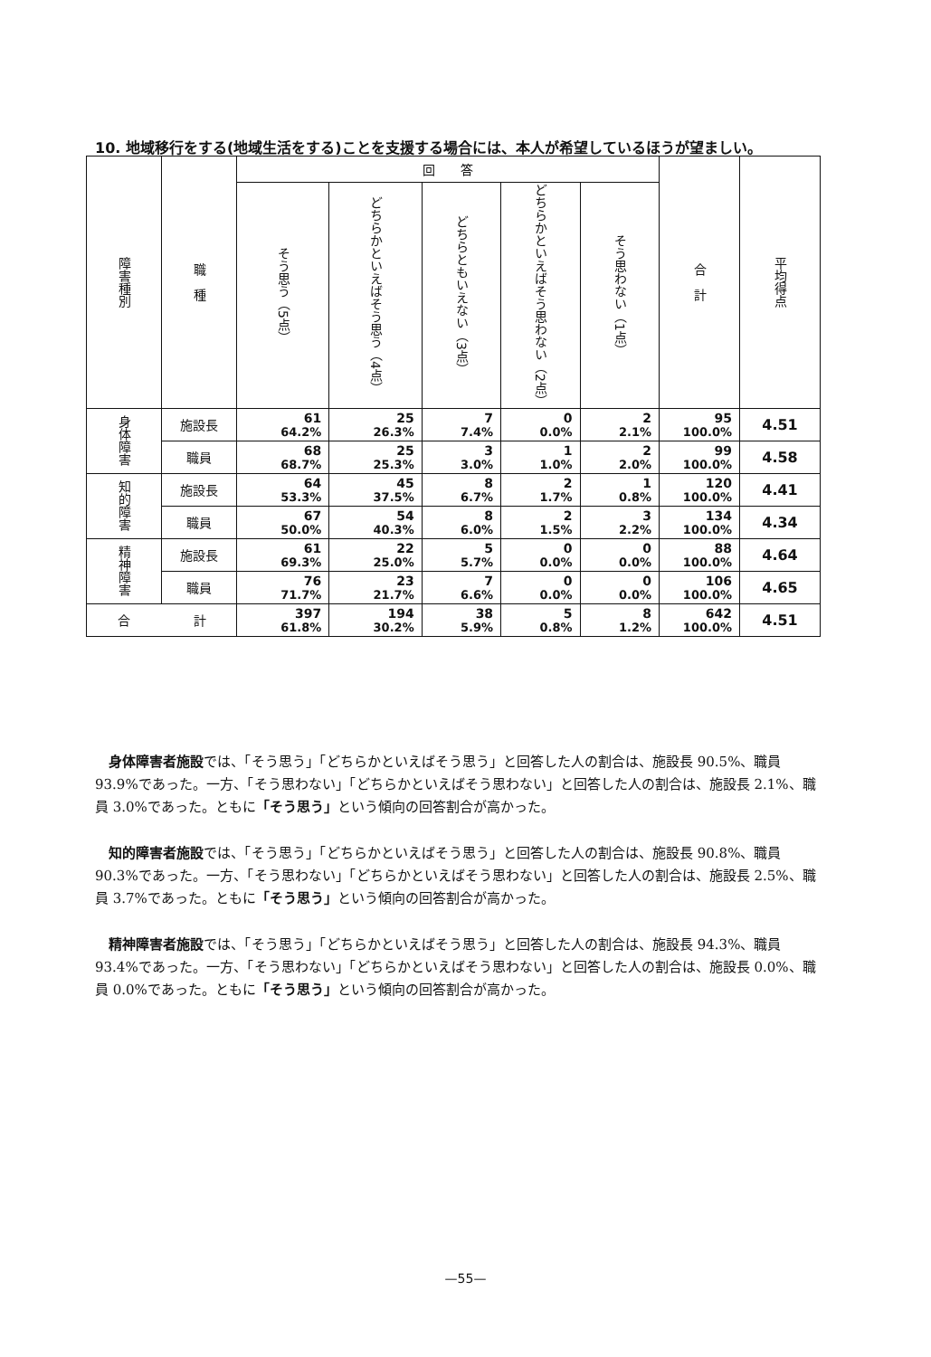10. 地域移行をする(地域生活をする)ことを支援する場合には、本人が希望しているほうが望ましい。
| 障害種別 | 職 種 | 回 答 | | | | | 合 計 | 平均得点 |
| --- | --- | --- | --- | --- | --- | --- | --- | --- |
| | | そう思う（5点） | どちらかといえばそう思う（4点） | どちらともいえない（3点） | どちらかといえばそう思わない（2点） | そう思わない（1点） | | |
| 身体障害 | 施設長 | 61 64.2% | 25 26.3% | 7 7.4% | 0 0.0% | 2 2.1% | 95 100.0% | 4.51 |
| | 職員 | 68 68.7% | 25 25.3% | 3 3.0% | 1 1.0% | 2 2.0% | 99 100.0% | 4.58 |
| 知的障害 | 施設長 | 64 53.3% | 45 37.5% | 8 6.7% | 2 1.7% | 1 0.8% | 120 100.0% | 4.41 |
| | 職員 | 67 50.0% | 54 40.3% | 8 6.0% | 2 1.5% | 3 2.2% | 134 100.0% | 4.34 |
| 精神障害 | 施設長 | 61 69.3% | 22 25.0% | 5 5.7% | 0 0.0% | 0 0.0% | 88 100.0% | 4.64 |
| | 職員 | 76 71.7% | 23 21.7% | 7 6.6% | 0 0.0% | 0 0.0% | 106 100.0% | 4.65 |
| 合 計 | | 397 61.8% | 194 30.2% | 38 5.9% | 5 0.8% | 8 1.2% | 642 100.0% | 4.51 |
身体障害者施設では、「そう思う」「どちらかといえばそう思う」と回答した人の割合は、施設長 90.5%、職員 93.9%であった。一方、「そう思わない」「どちらかといえばそう思わない」と回答した人の割合は、施設長 2.1%、職員 3.0%であった。ともに「そう思う」という傾向の回答割合が高かった。
知的障害者施設では、「そう思う」「どちらかといえばそう思う」と回答した人の割合は、施設長 90.8%、職員 90.3%であった。一方、「そう思わない」「どちらかといえばそう思わない」と回答した人の割合は、施設長 2.5%、職員 3.7%であった。ともに「そう思う」という傾向の回答割合が高かった。
精神障害者施設では、「そう思う」「どちらかといえばそう思う」と回答した人の割合は、施設長 94.3%、職員 93.4%であった。一方、「そう思わない」「どちらかといえばそう思わない」と回答した人の割合は、施設長 0.0%、職員 0.0%であった。ともに「そう思う」という傾向の回答割合が高かった。
—55—